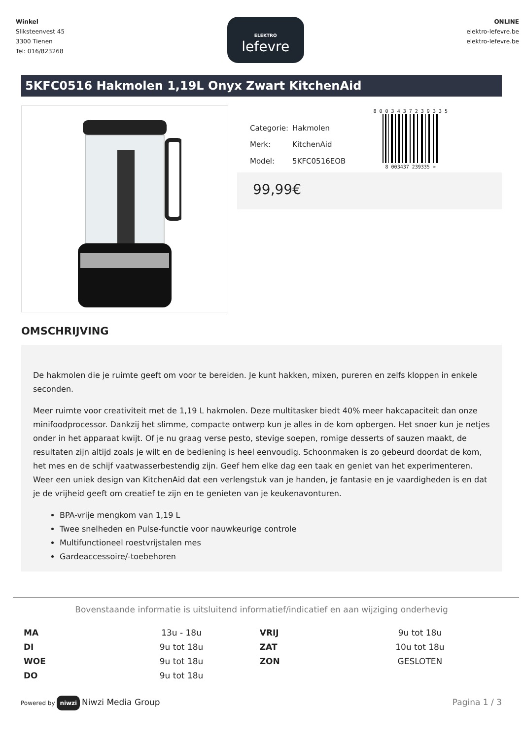Winkel
Sliksteenvest 45
3300 Tienen
Tel: 016/823268
ELEKTRO
lefevre
ONLINE
elektro-lefevre.be
elektro-lefevre.be
5KFC0516 Hakmolen 1,19L Onyx Zwart KitchenAid
| Categorie: | Hakmolen |
| Merk: | KitchenAid |
| Model: | 5KFC0516EOB |
8 0 0 3 4 3 7 2 3 9 3 3 5
8 003437 239335 >
99,99€
OMSCHRIJVING
De hakmolen die je ruimte geeft om voor te bereiden. Je kunt hakken, mixen, pureren en zelfs kloppen in enkele seconden.
Meer ruimte voor creativiteit met de 1,19 L hakmolen. Deze multitasker biedt 40% meer hakcapaciteit dan onze minifoodprocessor. Dankzij het slimme, compacte ontwerp kun je alles in de kom opbergen. Het snoer kun je netjes onder in het apparaat kwijt. Of je nu graag verse pesto, stevige soepen, romige desserts of sauzen maakt, de resultaten zijn altijd zoals je wilt en de bediening is heel eenvoudig. Schoonmaken is zo gebeurd doordat de kom, het mes en de schijf vaatwasserbestendig zijn. Geef hem elke dag een taak en geniet van het experimenteren. Weer een uniek design van KitchenAid dat een verlengstuk van je handen, je fantasie en je vaardigheden is en dat je de vrijheid geeft om creatief te zijn en te genieten van je keukenavonturen.
BPA-vrije mengkom van 1,19 L
Twee snelheden en Pulse-functie voor nauwkeurige controle
Multifunctioneel roestvrijstalen mes
Gardeaccessoire/-toebehoren
Bovenstaande informatie is uitsluitend informatief/indicatief en aan wijziging onderhevig
| MA | 13u - 18u | VRIJ | 9u tot 18u |
| DI | 9u tot 18u | ZAT | 10u tot 18u |
| WOE | 9u tot 18u | ZON | GESLOTEN |
| DO | 9u tot 18u | | |
Powered by niwzi Niwzi Media Group
Pagina 1 / 3